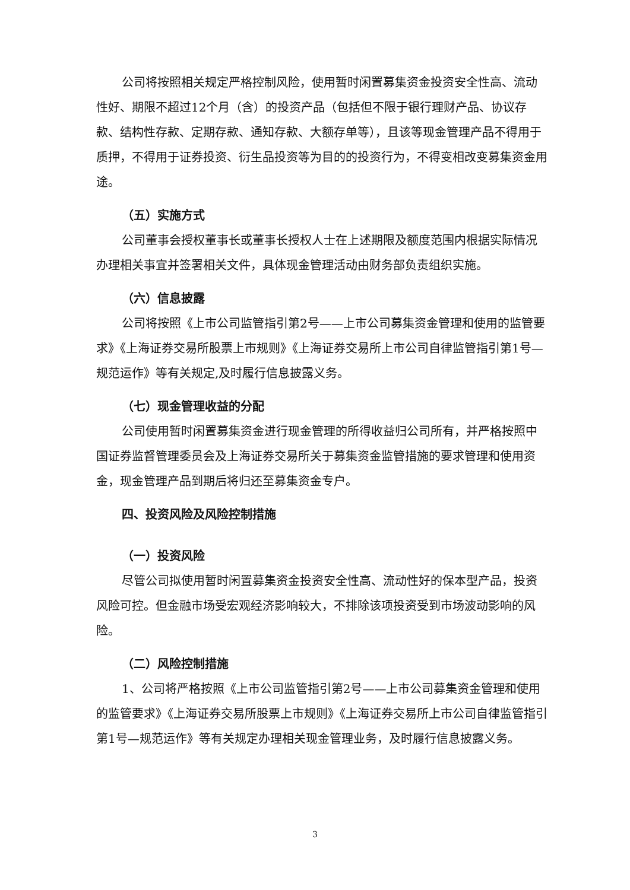公司将按照相关规定严格控制风险，使用暂时闲置募集资金投资安全性高、流动性好、期限不超过12个月（含）的投资产品（包括但不限于银行理财产品、协议存款、结构性存款、定期存款、通知存款、大额存单等），且该等现金管理产品不得用于质押，不得用于证券投资、衍生品投资等为目的的投资行为，不得变相改变募集资金用途。
（五）实施方式
公司董事会授权董事长或董事长授权人士在上述期限及额度范围内根据实际情况办理相关事宜并签署相关文件，具体现金管理活动由财务部负责组织实施。
（六）信息披露
公司将按照《上市公司监管指引第2号——上市公司募集资金管理和使用的监管要求》《上海证券交易所股票上市规则》《上海证券交易所上市公司自律监管指引第1号—规范运作》等有关规定,及时履行信息披露义务。
（七）现金管理收益的分配
公司使用暂时闲置募集资金进行现金管理的所得收益归公司所有，并严格按照中国证券监督管理委员会及上海证券交易所关于募集资金监管措施的要求管理和使用资金，现金管理产品到期后将归还至募集资金专户。
四、投资风险及风险控制措施
（一）投资风险
尽管公司拟使用暂时闲置募集资金投资安全性高、流动性好的保本型产品，投资风险可控。但金融市场受宏观经济影响较大，不排除该项投资受到市场波动影响的风险。
（二）风险控制措施
1、公司将严格按照《上市公司监管指引第2号——上市公司募集资金管理和使用的监管要求》《上海证券交易所股票上市规则》《上海证券交易所上市公司自律监管指引第1号—规范运作》等有关规定办理相关现金管理业务，及时履行信息披露义务。
3